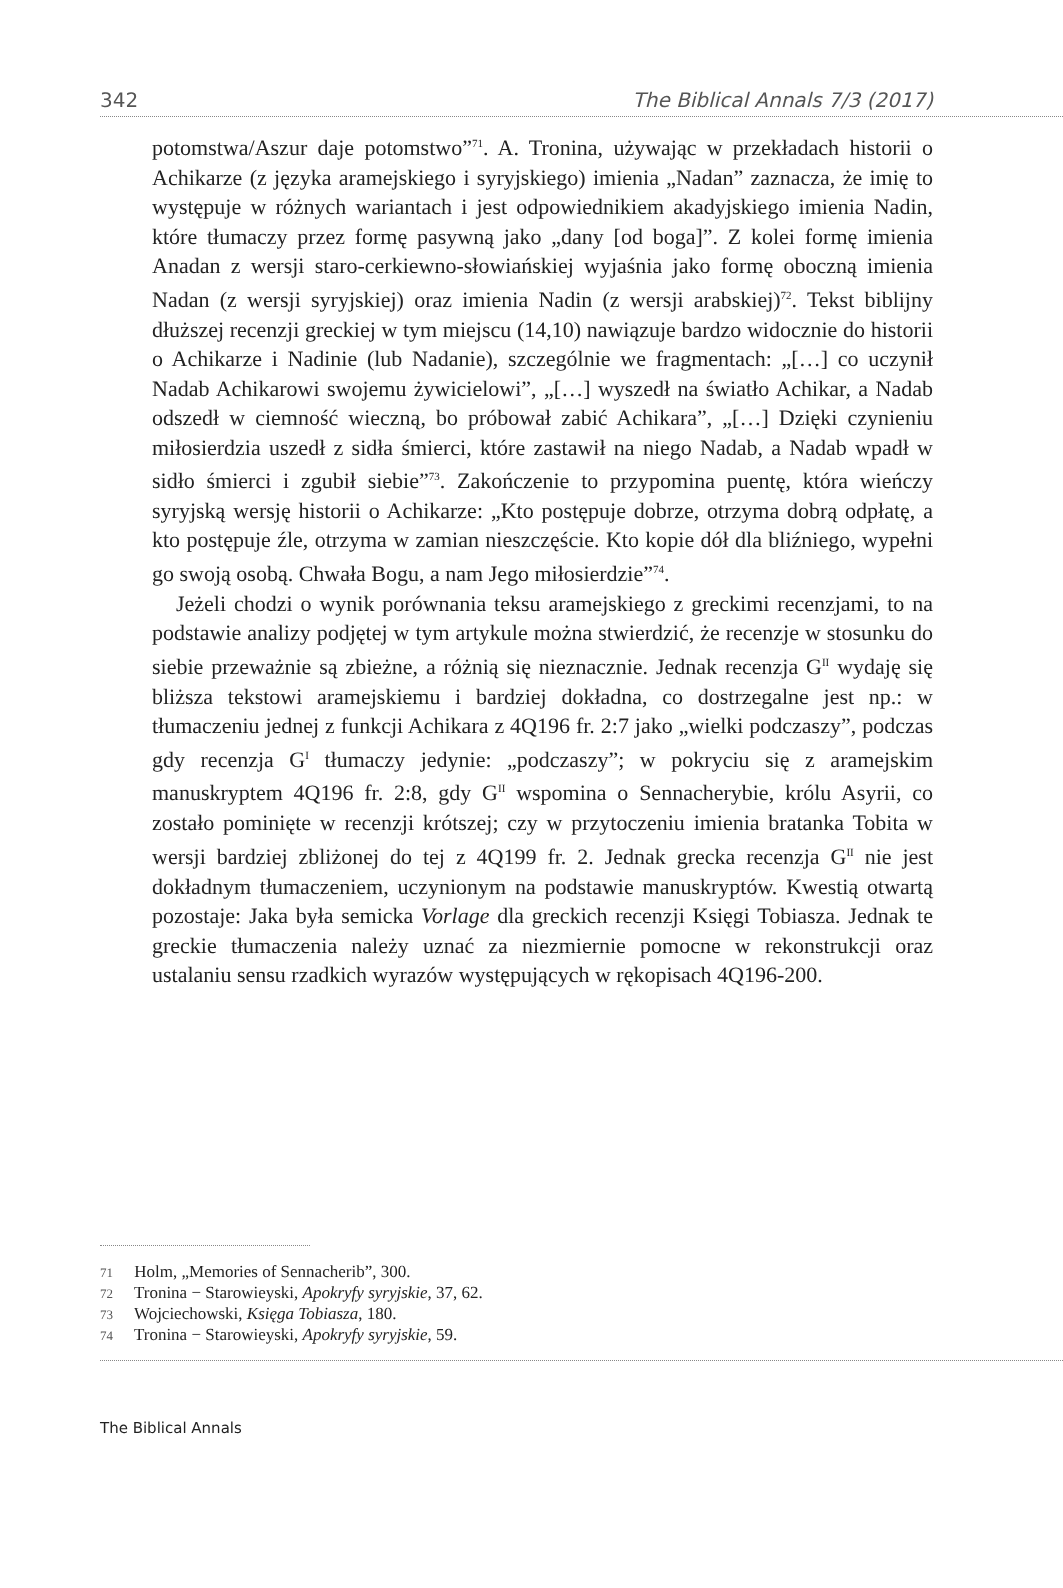342 The Biblical Annals 7/3 (2017)
potomstwa/Aszur daje potomstwo”<sup>71</sup>. A. Tronina, używając w przekładach historii o Achikarze (z języka aramejskiego i syryjskiego) imienia „Nadan” zaznacza, że imię to występuje w różnych wariantach i jest odpowiednikiem akadyjskiego imienia Nadin, które tłumaczy przez formę pasywną jako „dany [od boga]”. Z kolei formę imienia Anadan z wersji staro-cerkiewno-słowiańskiej wyjaśnia jako formę oboczną imienia Nadan (z wersji syryjskiej) oraz imienia Nadin (z wersji arabskiej)<sup>72</sup>. Tekst biblijny dłuższej recenzji greckiej w tym miejscu (14,10) nawiązuje bardzo widocznie do historii o Achikarze i Nadinie (lub Nadanie), szczególnie we fragmentach: „[…] co uczynił Nadab Achikarowi swojemu żywicielowi”, „[…] wyszedł na światło Achikar, a Nadab odszedł w ciemność wieczną, bo próbował zabić Achikara”, „[…] Dzięki czynieniu miłosierdzia uszedł z sidła śmierci, które zastawił na niego Nadab, a Nadab wpadł w sidło śmierci i zgubił siebie”<sup>73</sup>. Zakończenie to przypomina puentę, która wieńczy syryjską wersję historii o Achikarze: „Kto postępuje dobrze, otrzyma dobrą odpłatę, a kto postępuje źle, otrzyma w zamian nieszczęście. Kto kopie dół dla bliźniego, wypełni go swoją osobą. Chwała Bogu, a nam Jego miłosierdzie”<sup>74</sup>.
Jeżeli chodzi o wynik porównania teksu aramejskiego z greckimi recenzjami, to na podstawie analizy podjętej w tym artykule można stwierdzić, że recenzje w stosunku do siebie przeważnie są zbieżne, a różnią się nieznacznie. Jednak recenzja G<sup>II</sup> wydaję się bliższa tekstowi aramejskiemu i bardziej dokładna, co dostrzegalne jest np.: w tłumaczeniu jednej z funkcji Achikara z 4Q196 fr. 2:7 jako „wielki podczaszy”, podczas gdy recenzja G<sup>I</sup> tłumaczy jedynie: „podczaszy”; w pokryciu się z aramejskim manuskryptem 4Q196 fr. 2:8, gdy G<sup>II</sup> wspomina o Sennacherybie, królu Asyrii, co zostało pominięte w recenzji krótszej; czy w przytoczeniu imienia bratanka Tobita w wersji bardziej zbliżonej do tej z 4Q199 fr. 2. Jednak grecka recenzja G<sup>II</sup> nie jest dokładnym tłumaczeniem, uczynionym na podstawie manuskryptów. Kwestią otwartą pozostaje: Jaka była semicka Vorlage dla greckich recenzji Księgi Tobiasza. Jednak te greckie tłumaczenia należy uznać za niezmiernie pomocne w rekonstrukcji oraz ustalaniu sensu rzadkich wyrazów występujących w rękopisach 4Q196-200.
71 Holm, „Memories of Sennacherib”, 300.
72 Tronina − Starowieyski, Apokryfy syryjskie, 37, 62.
73 Wojciechowski, Księga Tobiasza, 180.
74 Tronina − Starowieyski, Apokryfy syryjskie, 59.
The Biblical Annals